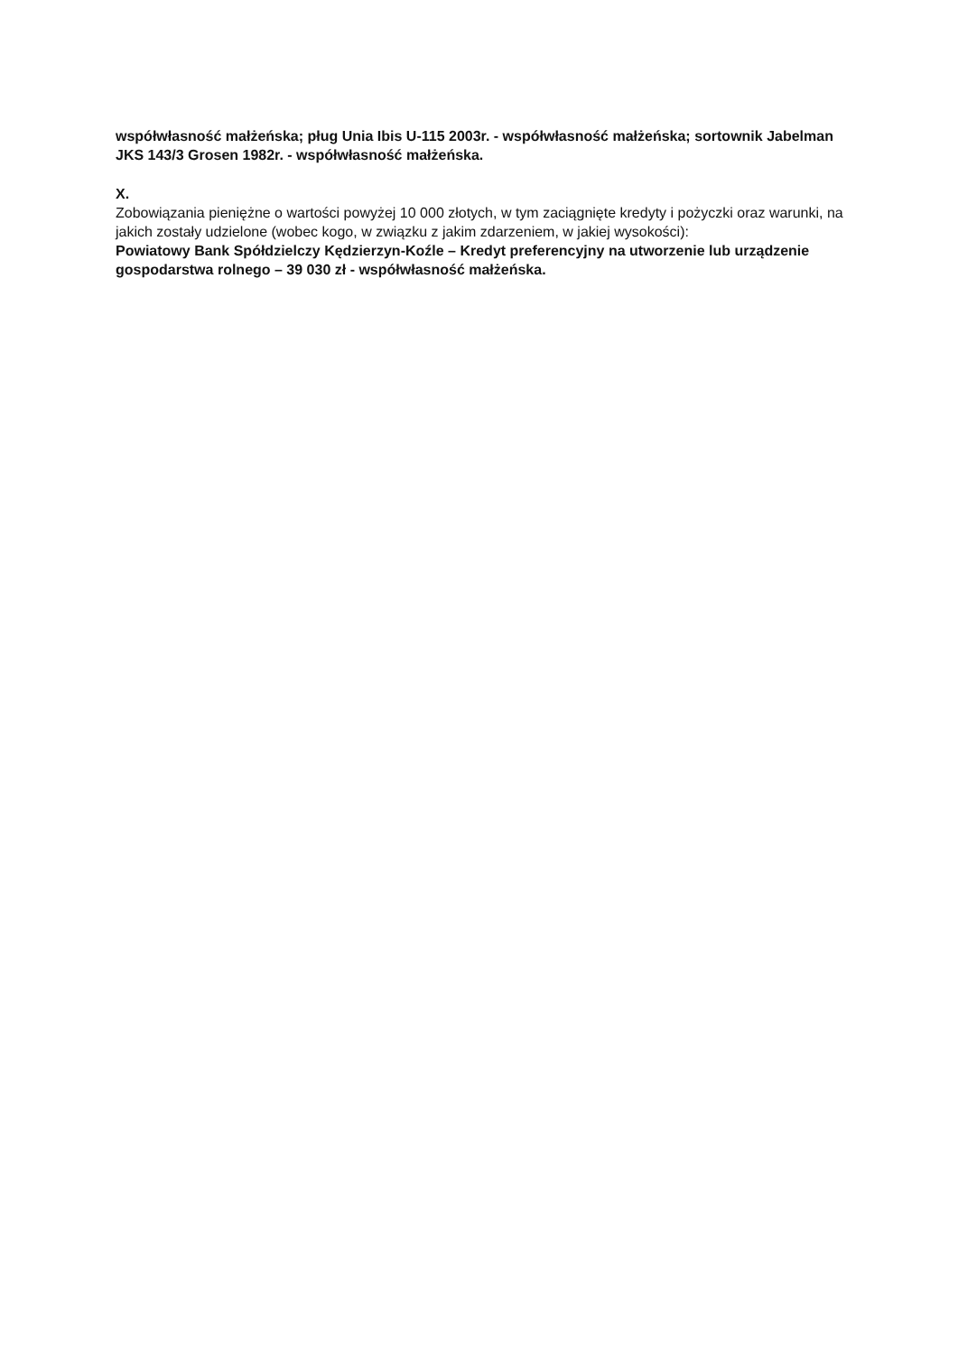współwłasność małżeńska; pług Unia Ibis U-115 2003r. - współwłasność małżeńska; sortownik Jabelman JKS 143/3 Grosen 1982r. - współwłasność małżeńska.
X.
Zobowiązania pieniężne o wartości powyżej 10 000 złotych, w tym zaciągnięte kredyty i pożyczki oraz warunki, na jakich zostały udzielone (wobec kogo, w związku z jakim zdarzeniem, w jakiej wysokości):
Powiatowy Bank Spółdzielczy Kędzierzyn-Koźle – Kredyt preferencyjny na utworzenie lub urządzenie gospodarstwa rolnego – 39 030 zł - współwłasność małżeńska.